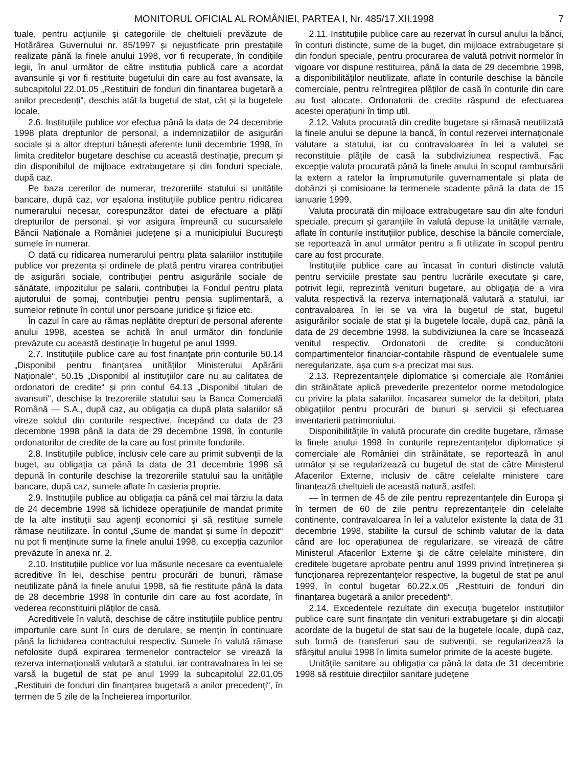MONITORUL OFICIAL AL ROMÂNIEI, PARTEA I, Nr. 485/17.XII.1998 7
tuale, pentru acțiunile și categoriile de cheltuieli prevăzute de Hotărârea Guvernului nr. 85/1997 și nejustificate prin prestațiile realizate până la finele anului 1998, vor fi recuperate, în condițiile legii, în anul următor de către instituția publică care a acordat avansurile și vor fi restituite bugetului din care au fost avansate, la subcapitolul 22.01.05 „Restituiri de fonduri din finanțarea bugetară a anilor precedenți“, deschis atât la bugetul de stat, cât și la bugetele locale.
2.6. Instituțiile publice vor efectua până la data de 24 decembrie 1998 plata drepturilor de personal, a indemnizațiilor de asigurări sociale și a altor drepturi bănești aferente lunii decembrie 1998, în limita creditelor bugetare deschise cu această destinație, precum și din disponibilul de mijloace extrabugetare și din fonduri speciale, după caz.
Pe baza cererilor de numerar, trezoreriile statului și unitățile bancare, după caz, vor eșalona instituțiile publice pentru ridicarea numerarului necesar, corespunzător datei de efectuare a plății drepturilor de personal, și vor asigura împreună cu sucursalele Băncii Naționale a României județene și a municipiului București sumele în numerar.
O dată cu ridicarea numerarului pentru plata salariilor instituțiile publice vor prezenta și ordinele de plată pentru virarea contribuției de asigurări sociale, contribuției pentru asigurările sociale de sănătate, impozitului pe salarii, contribuției la Fondul pentru plata ajutorului de șomaj, contribuției pentru pensia suplimentară, a sumelor reținute în contul unor persoane juridice și fizice etc.
În cazul în care au rămas neplătite drepturi de personal aferente anului 1998, acestea se achită în anul următor din fondurile prevăzute cu această destinație în bugetul pe anul 1999.
2.7. Instituțiile publice care au fost finanțate prin conturile 50.14 „Disponibil pentru finanțarea unităților Ministerului Apărării Naționale“, 50.15 „Disponibil al instituțiilor care nu au calitatea de ordonatori de credite“ și prin contul 64.13 „Disponibil titulari de avansuri“, deschise la trezoreriile statului sau la Banca Comercială Română — S.A., după caz, au obligația ca după plata salariilor să vireze soldul din conturile respective, începând cu data de 23 decembrie 1998 până la data de 29 decembrie 1998, în conturile ordonatorilor de credite de la care au fost primite fondurile.
2.8. Instituțiile publice, inclusiv cele care au primit subvenții de la buget, au obligația ca până la data de 31 decembrie 1998 să depună în conturile deschise la trezoreriile statului sau la unitățile bancare, după caz, sumele aflate în casieria proprie.
2.9. Instituțiile publice au obligația ca până cel mai târziu la data de 24 decembrie 1998 să lichideze operațiunile de mandat primite de la alte instituții sau agenți economici și să restituie sumele rămase neutilizate. În contul „Sume de mandat și sume în depozit“ nu pot fi menținute sume la finele anului 1998, cu excepția cazurilor prevăzute în anexa nr. 2.
2.10. Instituțiile publice vor lua măsurile necesare ca eventualele acreditive în lei, deschise pentru procurări de bunuri, rămase neutilizate până la finele anului 1998, să fie restituite până la data de 28 decembrie 1998 în conturile din care au fost acordate, în vederea reconstituirii plăților de casă.
Acreditivele în valută, deschise de către instituțiile publice pentru importurile care sunt în curs de derulare, se mențin în continuare până la lichidarea contractului respectiv. Sumele în valută rămase nefolosite după expirarea termenelor contractelor se virează la rezerva internațională valutară a statului, iar contravaloarea în lei se varsă la bugetul de stat pe anul 1999 la subcapitolul 22.01.05 „Restituiri de fonduri din finanțarea bugetară a anilor precedenți“, în termen de 5 zile de la încheierea importurilor.
2.11. Instituțiile publice care au rezervat în cursul anului la bănci, în conturi distincte, sume de la buget, din mijloace extrabugetare și din fonduri speciale, pentru procurarea de valută potrivit normelor în vigoare vor dispune restituirea, până la data de 29 decembrie 1998, a disponibilităților neutilizate, aflate în conturile deschise la băncile comerciale, pentru reîntregirea plăților de casă în conturile din care au fost alocate. Ordonatorii de credite răspund de efectuarea acestei operațiuni în timp util.
2.12. Valuta procurată din credite bugetare și rămasă neutilizată la finele anului se depune la bancă, în contul rezervei internaționale valutare a statului, iar cu contravaloarea în lei a valutei se reconstituie plățile de casă la subdiviziunea respectivă. Fac excepție valuta procurată până la finele anului în scopul rambursării la extern a ratelor la împrumuturile guvernamentale și plata de dobânzi și comisioane la termenele scadente până la data de 15 ianuarie 1999.
Valuta procurată din mijloace extrabugetare sau din alte fonduri speciale, precum și garanțiile în valută depuse la unitățile vamale, aflate în conturile instituțiilor publice, deschise la băncile comerciale, se reportează în anul următor pentru a fi utilizate în scopul pentru care au fost procurate.
Instituțiile publice care au încasat în conturi distincte valută pentru serviciile prestate sau pentru lucrările executate și care, potrivit legii, reprezintă venituri bugetare, au obligația de a vira valuta respectivă la rezerva internațională valutară a statului, iar contravaloarea în lei se va vira la bugetul de stat, bugetul asigurărilor sociale de stat și la bugetele locale, după caz, până la data de 29 decembrie 1998, la subdiviziunea la care se încasează venitul respectiv. Ordonatorii de credite și conducătorii compartimentelor financiar-contabile răspund de eventualele sume neregularizate, așa cum s-a precizat mai sus.
2.13. Reprezentanțele diplomatice și comerciale ale României din străinătate aplică prevederile prezentelor norme metodologice cu privire la plata salariilor, încasarea sumelor de la debitori, plata obligațiilor pentru procurări de bunuri și servicii și efectuarea inventarierii patrimoniului.
Disponibilitățile în valută procurate din credite bugetare, rămase la finele anului 1998 în conturile reprezentanțelor diplomatice și comerciale ale României din străinătate, se reportează în anul următor și se regularizează cu bugetul de stat de către Ministerul Afacerilor Externe, inclusiv de către celelalte ministere care finanțează cheltuieli de această natură, astfel:
— în termen de 45 de zile pentru reprezentanțele din Europa și în termen de 60 de zile pentru reprezentanțele din celelalte continente, contravaloarea în lei a valutelor existente la data de 31 decembrie 1998, stabilite la cursul de schimb valutar de la data când are loc operațiunea de regularizare, se virează de către Ministerul Afacerilor Externe și de către celelalte ministere, din creditele bugetare aprobate pentru anul 1999 privind întreținerea și funcționarea reprezentanțelor respective, la bugetul de stat pe anul 1999, în contul bugetar 60.22.x.05 „Restituiri de fonduri din finanțarea bugetară a anilor precedenți“.
2.14. Excedentele rezultate din execuția bugetelor instituțiilor publice care sunt finanțate din venituri extrabugetare și din alocații acordate de la bugetul de stat sau de la bugetele locale, după caz, sub formă de transferuri sau de subvenții, se regularizează la sfârșitul anului 1998 în limita sumelor primite de la aceste bugete.
Unitățile sanitare au obligația ca până la data de 31 decembrie 1998 să restituie direcțiilor sanitare județene